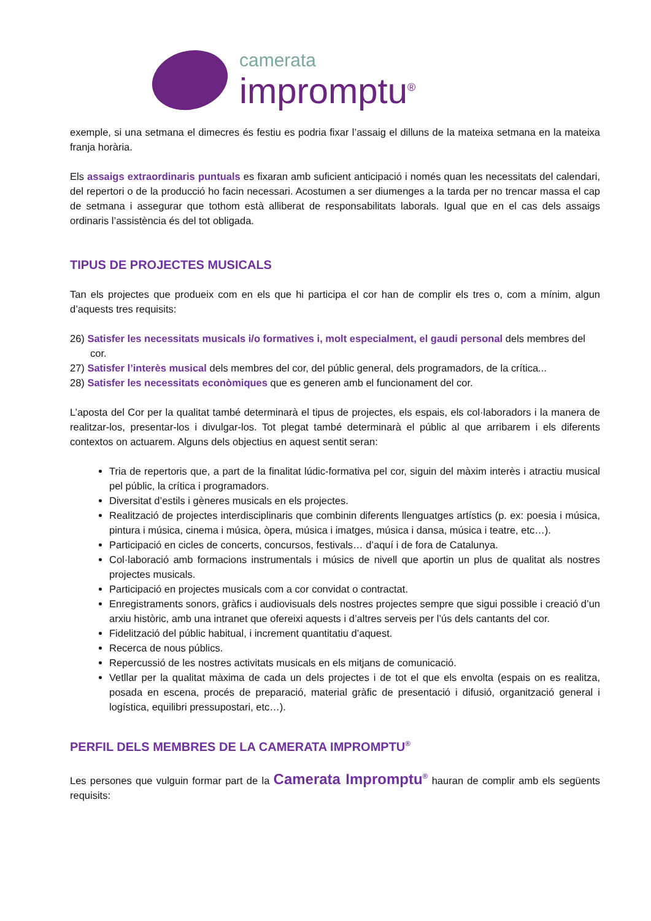camerata
impromptu<sup>®</sup>
exemple, si una setmana el dimecres és festiu es podria fixar l’assaig el dilluns de la mateixa setmana en la mateixa franja horària.
Els assaigs extraordinaris puntuals es fixaran amb suficient anticipació i només quan les necessitats del calendari, del repertori o de la producció ho facin necessari. Acostumen a ser diumenges a la tarda per no trencar massa el cap de setmana i assegurar que tothom està alliberat de responsabilitats laborals. Igual que en el cas dels assaigs ordinaris l’assistència és del tot obligada.
TIPUS DE PROJECTES MUSICALS
Tan els projectes que produeix com en els que hi participa el cor han de complir els tres o, com a mínim, algun d’aquests tres requisits:
26) Satisfer les necessitats musicals i/o formatives i, molt especialment, el gaudi personal dels membres del cor.
27) Satisfer l’interès musical dels membres del cor, del públic general, dels programadors, de la crítica...
28) Satisfer les necessitats econòmiques que es generen amb el funcionament del cor.
L’aposta del Cor per la qualitat també determinarà el tipus de projectes, els espais, els col·laboradors i la manera de realitzar-los, presentar-los i divulgar-los. Tot plegat també determinarà el públic al que arribarem i els diferents contextos on actuarem. Alguns dels objectius en aquest sentit seran:
Tria de repertoris que, a part de la finalitat lúdic-formativa pel cor, siguin del màxim interès i atractiu musical pel públic, la crítica i programadors.
Diversitat d’estils i gèneres musicals en els projectes.
Realització de projectes interdisciplinaris que combinin diferents llenguatges artístics (p. ex: poesia i música, pintura i música, cinema i música, òpera, música i imatges, música i dansa, música i teatre, etc…).
Participació en cicles de concerts, concursos, festivals… d’aquí i de fora de Catalunya.
Col·laboració amb formacions instrumentals i músics de nivell que aportin un plus de qualitat als nostres projectes musicals.
Participació en projectes musicals com a cor convidat o contractat.
Enregistraments sonors, gràfics i audiovisuals dels nostres projectes sempre que sigui possible i creació d’un arxiu històric, amb una intranet que ofereixi aquests i d’altres serveis per l’ús dels cantants del cor.
Fidelització del públic habitual, i increment quantitatiu d’aquest.
Recerca de nous públics.
Repercussió de les nostres activitats musicals en els mitjans de comunicació.
Vetllar per la qualitat màxima de cada un dels projectes i de tot el que els envolta (espais on es realitza, posada en escena, procés de preparació, material gràfic de presentació i difusió, organització general i logística, equilibri pressupostari, etc…).
PERFIL DELS MEMBRES DE LA CAMERATA IMPROMPTU<sup>®</sup>
Les persones que vulguin formar part de la Camerata Impromptu<sup>®</sup> hauran de complir amb els següents requisits: